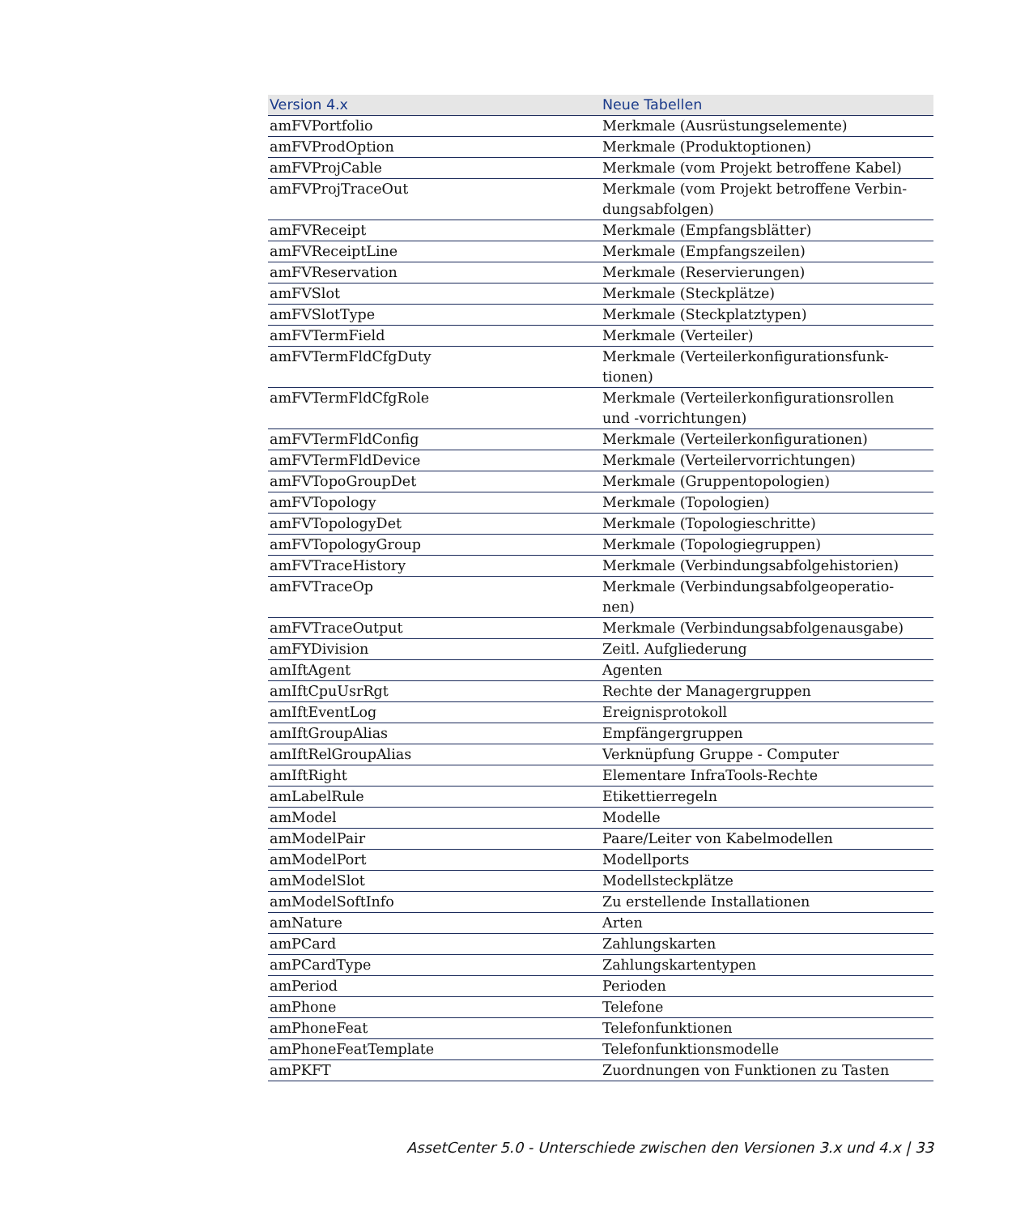| Version 4.x | Neue Tabellen |
| --- | --- |
| amFVPortfolio | Merkmale (Ausrüstungselemente) |
| amFVProdOption | Merkmale (Produktoptionen) |
| amFVProjCable | Merkmale (vom Projekt betroffene Kabel) |
| amFVProjTraceOut | Merkmale (vom Projekt betroffene Verbin- dungsabfolgen) |
| amFVReceipt | Merkmale (Empfangsblätter) |
| amFVReceiptLine | Merkmale (Empfangszeilen) |
| amFVReservation | Merkmale (Reservierungen) |
| amFVSlot | Merkmale (Steckplätze) |
| amFVSlotType | Merkmale (Steckplatztypen) |
| amFVTermField | Merkmale (Verteiler) |
| amFVTermFldCfgDuty | Merkmale (Verteilerkonfigurationsfunk- tionen) |
| amFVTermFldCfgRole | Merkmale (Verteilerkonfigurationsrollen und -vorrichtungen) |
| amFVTermFldConfig | Merkmale (Verteilerkonfigurationen) |
| amFVTermFldDevice | Merkmale (Verteilervorrichtungen) |
| amFVTopoGroupDet | Merkmale (Gruppentopologien) |
| amFVTopology | Merkmale (Topologien) |
| amFVTopologyDet | Merkmale (Topologieschritte) |
| amFVTopologyGroup | Merkmale (Topologiegruppen) |
| amFVTraceHistory | Merkmale (Verbindungsabfolgehistorien) |
| amFVTraceOp | Merkmale (Verbindungsabfolgeoperatio- nen) |
| amFVTraceOutput | Merkmale (Verbindungsabfolgenausgabe) |
| amFYDivision | Zeitl. Aufgliederung |
| amIftAgent | Agenten |
| amIftCpuUsrRgt | Rechte der Managergruppen |
| amIftEventLog | Ereignisprotokoll |
| amIftGroupAlias | Empfängergruppen |
| amIftRelGroupAlias | Verknüpfung Gruppe - Computer |
| amIftRight | Elementare InfraTools-Rechte |
| amLabelRule | Etikettierregeln |
| amModel | Modelle |
| amModelPair | Paare/Leiter von Kabelmodellen |
| amModelPort | Modellports |
| amModelSlot | Modellsteckplätze |
| amModelSoftInfo | Zu erstellende Installationen |
| amNature | Arten |
| amPCard | Zahlungskarten |
| amPCardType | Zahlungskartentypen |
| amPeriod | Perioden |
| amPhone | Telefone |
| amPhoneFeat | Telefonfunktionen |
| amPhoneFeatTemplate | Telefonfunktionsmodelle |
| amPKFT | Zuordnungen von Funktionen zu Tasten |
AssetCenter 5.0 - Unterschiede zwischen den Versionen 3.x und 4.x | 33